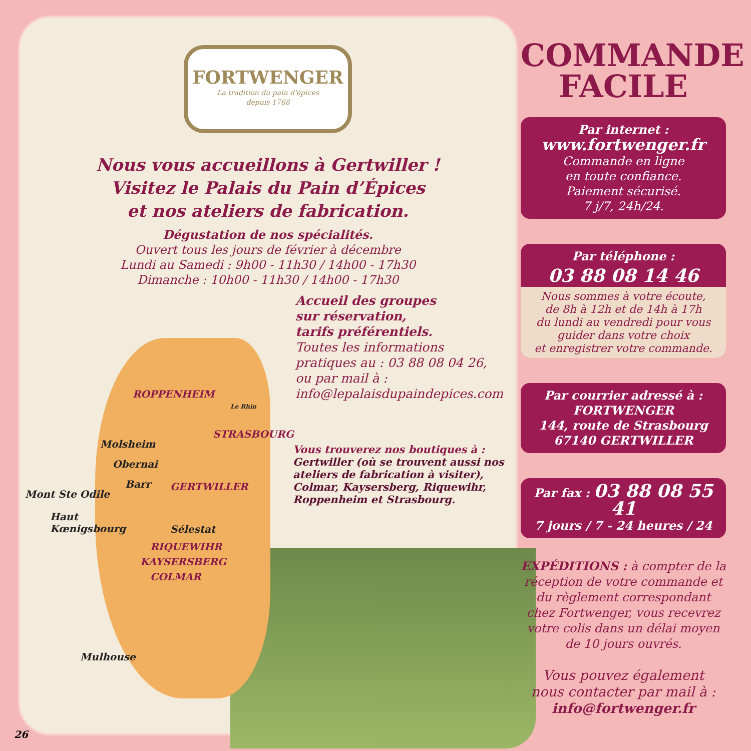FORTWENGER
La tradition du pain d'épices
depuis 1768
Nous vous accueillons à Gertwiller !
Visitez le Palais du Pain d’Épices
et nos ateliers de fabrication.
Dégustation de nos spécialités.
Ouvert tous les jours de février à décembre
Lundi au Samedi : 9h00 - 11h30 / 14h00 - 17h30
Dimanche : 10h00 - 11h30 / 14h00 - 17h30
Accueil des groupes
sur réservation,
tarifs préférentiels.
Toutes les informations
pratiques au : 03 88 08 04 26,
ou par mail à :
info@lepalaisdupaindepices.com
Vous trouverez nos boutiques à :
Gertwiller (où se trouvent aussi nos ateliers de fabrication à visiter), Colmar, Kaysersberg, Riquewihr, Roppenheim et Strasbourg.
ROPPENHEIM
STRASBOURG
Molsheim
Obernai
Barr GERTWILLER
Mont Ste Odile
Haut
Kœnigsbourg
Sélestat
RIQUEWIHR
KAYSERSBERG
COLMAR
Mulhouse
Le Rhin
COMMANDE
FACILE
Par internet :
www.fortwenger.fr
Commande en ligne
en toute confiance.
Paiement sécurisé.
7 j/7, 24h/24.
Par téléphone :
03 88 08 14 46
Nous sommes à votre écoute,
de 8h à 12h et de 14h à 17h
du lundi au vendredi pour vous
guider dans votre choix
et enregistrer votre commande.
Par courrier adressé à :
FORTWENGER
144, route de Strasbourg
67140 GERTWILLER
Par fax : 03 88 08 55 41
7 jours / 7 - 24 heures / 24
EXPÉDITIONS : à compter de la réception de votre commande et du règlement correspondant chez Fortwenger, vous recevrez votre colis dans un délai moyen de 10 jours ouvrés.
Vous pouvez également
nous contacter par mail à :
info@fortwenger.fr
26